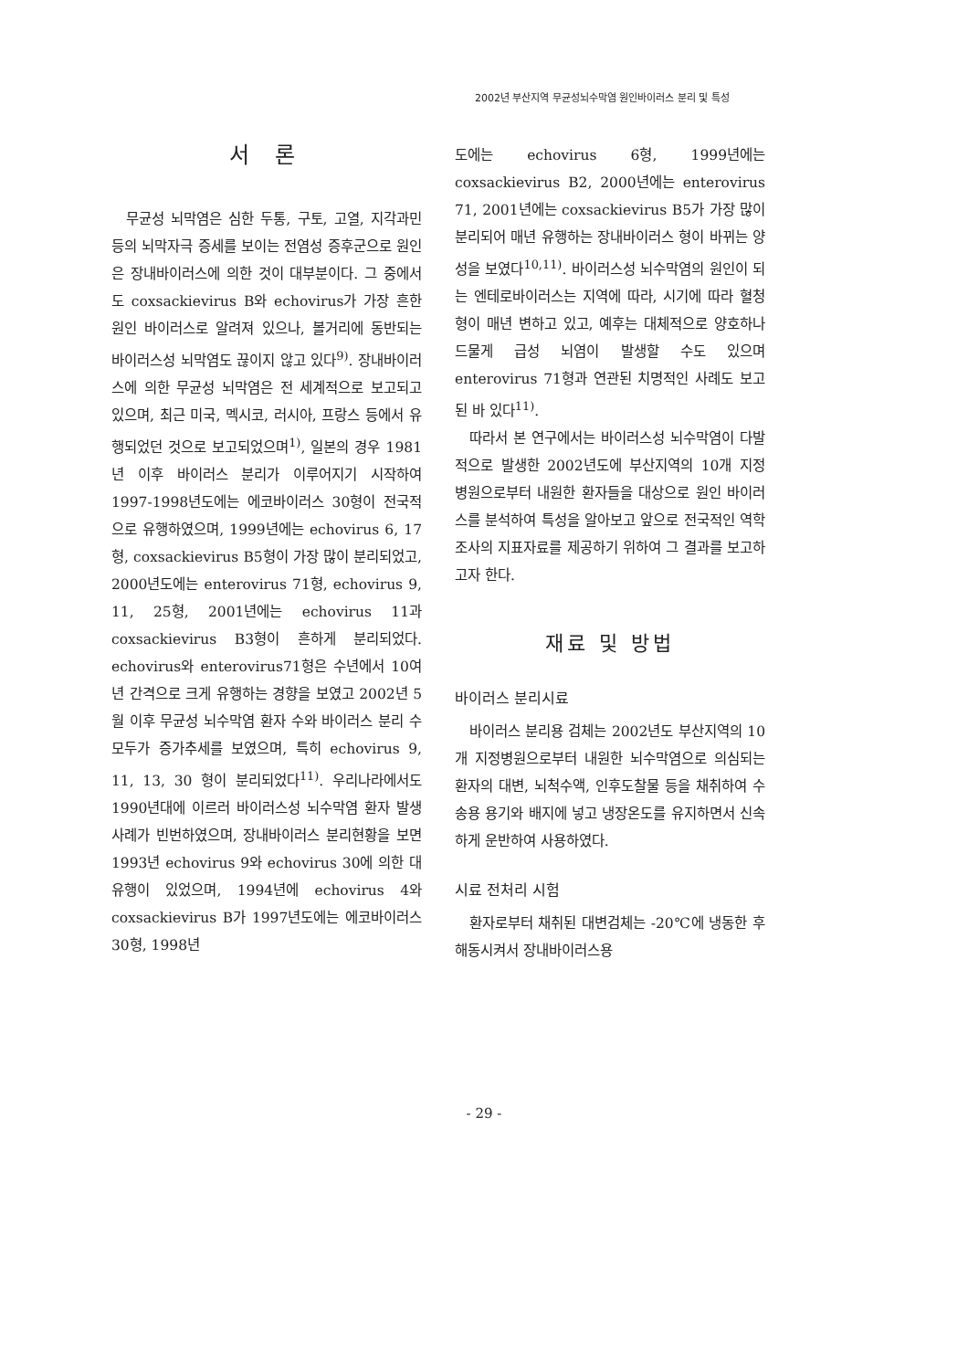2002년 부산지역 무균성뇌수막염 원인바이러스 분리 및 특성
서 론
무균성 뇌막염은 심한 두통, 구토, 고열, 지각과민 등의 뇌막자극 증세를 보이는 전염성 증후군으로 원인은 장내바이러스에 의한 것이 대부분이다. 그 중에서도 coxsackievirus B와 echovirus가 가장 흔한 원인 바이러스로 알려져 있으나, 볼거리에 동반되는 바이러스성 뇌막염도 끊이지 않고 있다<sup>9)</sup>. 장내바이러스에 의한 무균성 뇌막염은 전 세계적으로 보고되고 있으며, 최근 미국, 멕시코, 러시아, 프랑스 등에서 유행되었던 것으로 보고되었으며<sup>1)</sup>, 일본의 경우 1981년 이후 바이러스 분리가 이루어지기 시작하여 1997-1998년도에는 에코바이러스 30형이 전국적으로 유행하였으며, 1999년에는 echovirus 6, 17형, coxsackievirus B5형이 가장 많이 분리되었고, 2000년도에는 enterovirus 71형, echovirus 9, 11, 25형, 2001년에는 echovirus 11과 coxsackievirus B3형이 흔하게 분리되었다. echovirus와 enterovirus71형은 수년에서 10여 년 간격으로 크게 유행하는 경향을 보였고 2002년 5월 이후 무균성 뇌수막염 환자 수와 바이러스 분리 수 모두가 증가추세를 보였으며, 특히 echovirus 9, 11, 13, 30 형이 분리되었다<sup>11)</sup>. 우리나라에서도 1990년대에 이르러 바이러스성 뇌수막염 환자 발생 사례가 빈번하였으며, 장내바이러스 분리현황을 보면 1993년 echovirus 9와 echovirus 30에 의한 대유행이 있었으며, 1994년에 echovirus 4와 coxsackievirus B가 1997년도에는 에코바이러스 30형, 1998년
도에는 echovirus 6형, 1999년에는 coxsackievirus B2, 2000년에는 enterovirus 71, 2001년에는 coxsackievirus B5가 가장 많이 분리되어 매년 유행하는 장내바이러스 형이 바뀌는 양성을 보였다<sup>10,11)</sup>. 바이러스성 뇌수막염의 원인이 되는 엔테로바이러스는 지역에 따라, 시기에 따라 혈청형이 매년 변하고 있고, 예후는 대체적으로 양호하나 드물게 급성 뇌염이 발생할 수도 있으며 enterovirus 71형과 연관된 치명적인 사례도 보고된 바 있다<sup>11)</sup>.
따라서 본 연구에서는 바이러스성 뇌수막염이 다발적으로 발생한 2002년도에 부산지역의 10개 지정 병원으로부터 내원한 환자들을 대상으로 원인 바이러스를 분석하여 특성을 알아보고 앞으로 전국적인 역학조사의 지표자료를 제공하기 위하여 그 결과를 보고하고자 한다.
재료 및 방법
바이러스 분리시료
바이러스 분리용 검체는 2002년도 부산지역의 10개 지정병원으로부터 내원한 뇌수막염으로 의심되는 환자의 대변, 뇌척수액, 인후도찰물 등을 채취하여 수송용 용기와 배지에 넣고 냉장온도를 유지하면서 신속하게 운반하여 사용하였다.
시료 전처리 시험
환자로부터 채취된 대변검체는 -20℃에 냉동한 후 해동시켜서 장내바이러스용
- 29 -